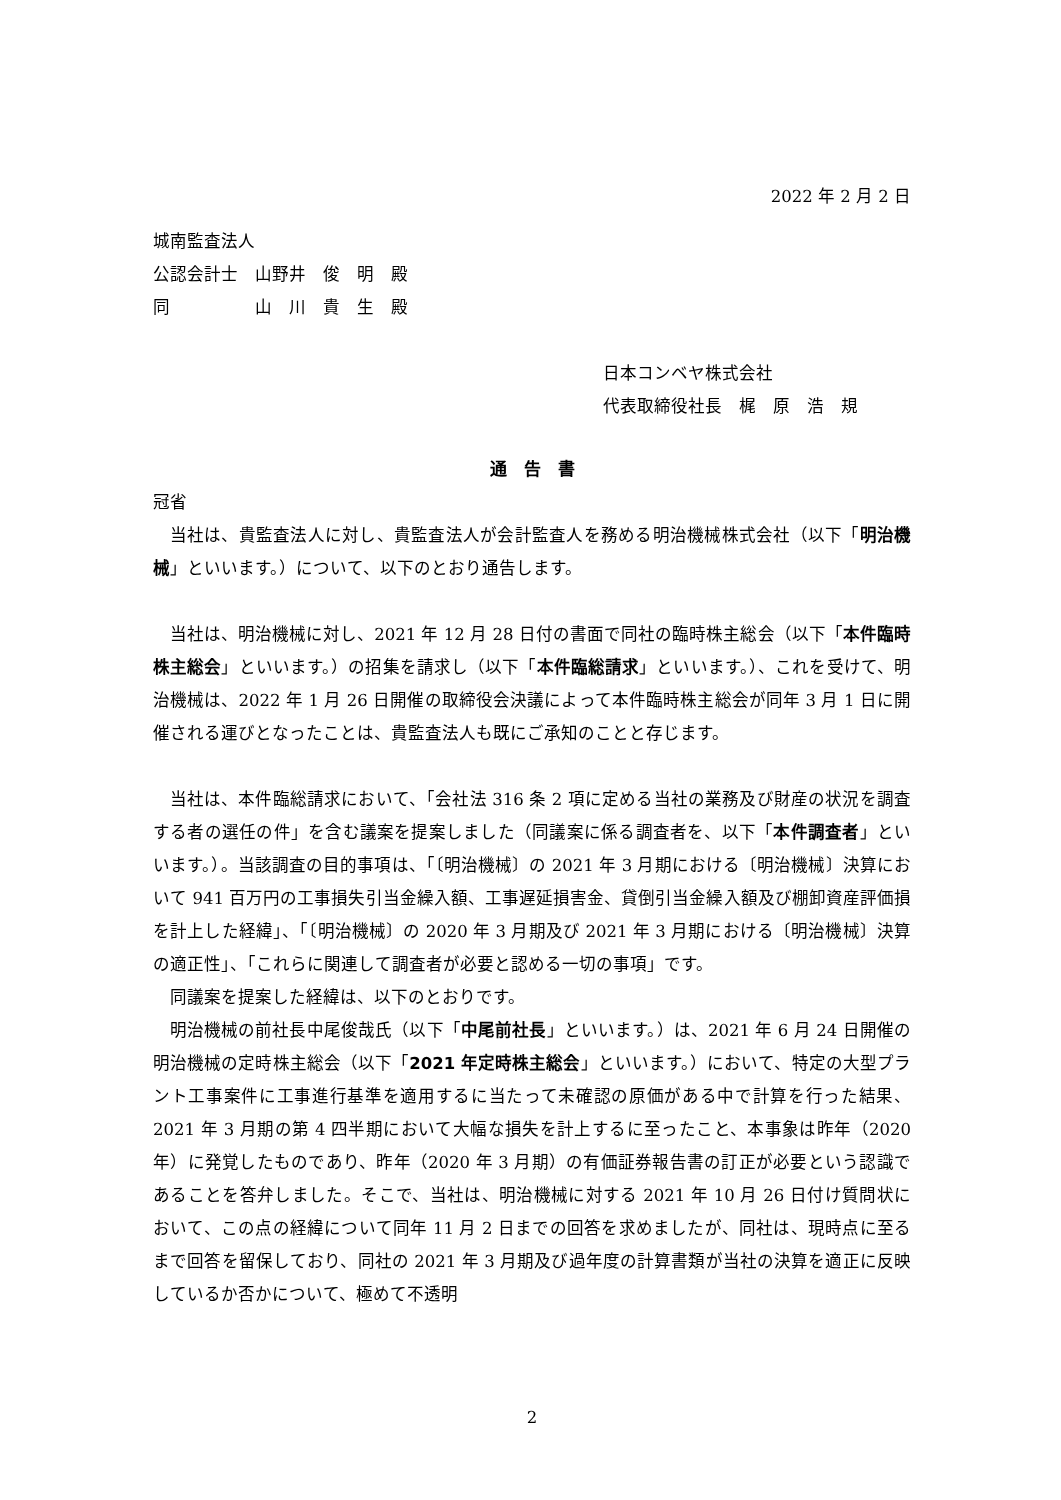2022 年 2 月 2 日
城南監査法人
公認会計士　山野井　俊　明　殿
同　　　　　山　川　貴　生　殿
日本コンベヤ株式会社
代表取締役社長　梶　原　浩　規
通　告　書
冠省
当社は、貴監査法人に対し、貴監査法人が会計監査人を務める明治機械株式会社（以下「明治機械」といいます。）について、以下のとおり通告します。
当社は、明治機械に対し、2021 年 12 月 28 日付の書面で同社の臨時株主総会（以下「本件臨時株主総会」といいます。）の招集を請求し（以下「本件臨総請求」といいます。）、これを受けて、明治機械は、2022 年 1 月 26 日開催の取締役会決議によって本件臨時株主総会が同年 3 月 1 日に開催される運びとなったことは、貴監査法人も既にご承知のことと存じます。
当社は、本件臨総請求において、「会社法 316 条 2 項に定める当社の業務及び財産の状況を調査する者の選任の件」を含む議案を提案しました（同議案に係る調査者を、以下「本件調査者」といいます。）。当該調査の目的事項は、「〔明治機械〕の 2021 年 3 月期における〔明治機械〕決算において 941 百万円の工事損失引当金繰入額、工事遅延損害金、貸倒引当金繰入額及び棚卸資産評価損を計上した経緯」、「〔明治機械〕の 2020 年 3 月期及び 2021 年 3 月期における〔明治機械〕決算の適正性」、「これらに関連して調査者が必要と認める一切の事項」です。
同議案を提案した経緯は、以下のとおりです。
明治機械の前社長中尾俊哉氏（以下「中尾前社長」といいます。）は、2021 年 6 月 24 日開催の明治機械の定時株主総会（以下「2021 年定時株主総会」といいます。）において、特定の大型プラント工事案件に工事進行基準を適用するに当たって未確認の原価がある中で計算を行った結果、2021 年 3 月期の第 4 四半期において大幅な損失を計上するに至ったこと、本事象は昨年（2020 年）に発覚したものであり、昨年（2020 年 3 月期）の有価証券報告書の訂正が必要という認識であることを答弁しました。そこで、当社は、明治機械に対する 2021 年 10 月 26 日付け質問状において、この点の経緯について同年 11 月 2 日までの回答を求めましたが、同社は、現時点に至るまで回答を留保しており、同社の 2021 年 3 月期及び過年度の計算書類が当社の決算を適正に反映しているか否かについて、極めて不透明
2